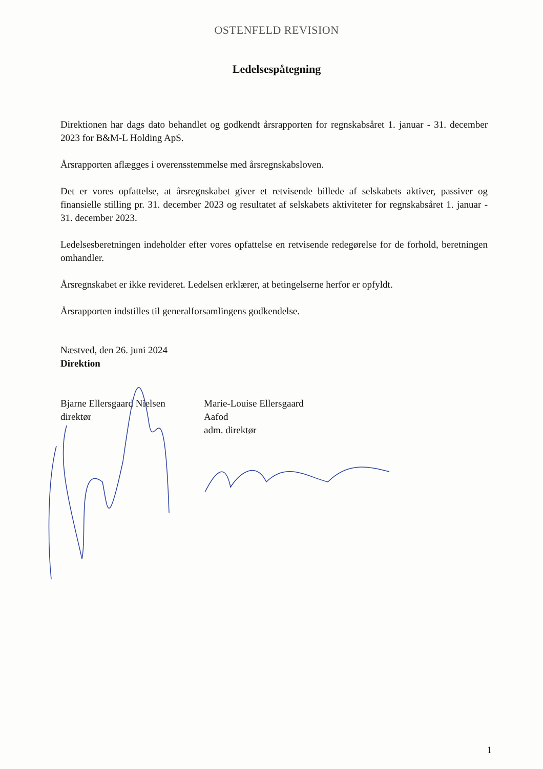OSTENFELD REVISION
Ledelsespåtegning
Direktionen har dags dato behandlet og godkendt årsrapporten for regnskabsåret 1. januar - 31. december 2023 for B&M-L Holding ApS.
Årsrapporten aflægges i overensstemmelse med årsregnskabsloven.
Det er vores opfattelse, at årsregnskabet giver et retvisende billede af selskabets aktiver, passiver og finansielle stilling pr. 31. december 2023 og resultatet af selskabets aktiviteter for regnskabsåret 1. januar - 31. december 2023.
Ledelsesberetningen indeholder efter vores opfattelse en retvisende redegørelse for de forhold, beretningen omhandler.
Årsregnskabet er ikke revideret. Ledelsen erklærer, at betingelserne herfor er opfyldt.
Årsrapporten indstilles til generalforsamlingens godkendelse.
Næstved, den 26. juni 2024
Direktion
Bjarne Ellersgaard Nielsen
direktør
Marie-Louise Ellersgaard
Aafod
adm. direktør
1